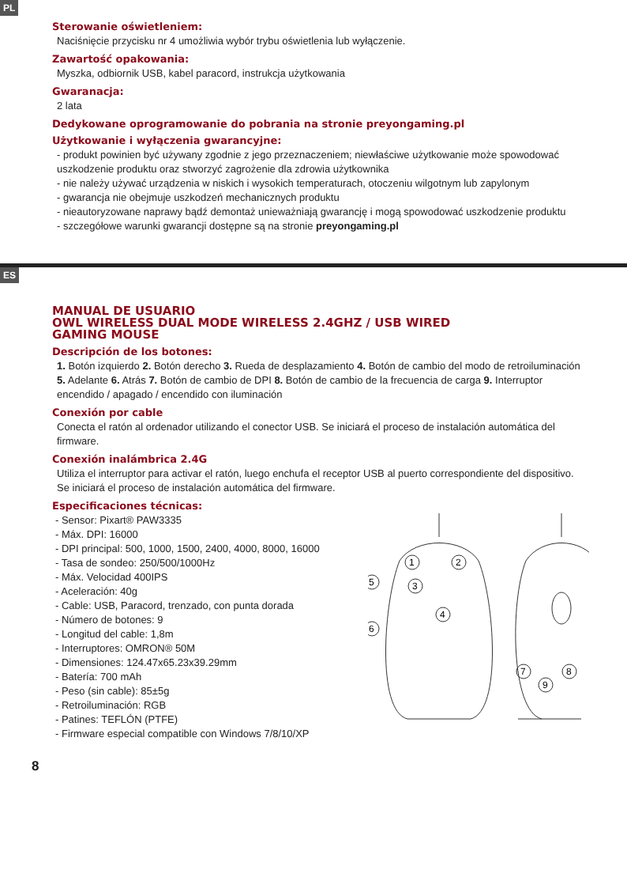PL
Sterowanie oświetleniem:
Naciśnięcie przycisku nr 4 umożliwia wybór trybu oświetlenia lub wyłączenie.
Zawartość opakowania:
Myszka, odbiornik USB, kabel paracord, instrukcja użytkowania
Gwaranacja:
2 lata
Dedykowane oprogramowanie do pobrania na stronie preyongaming.pl
Użytkowanie i wyłączenia gwarancyjne:
- produkt powinien być używany zgodnie z jego przeznaczeniem; niewłaściwe użytkowanie może spowodować uszkodzenie produktu oraz stworzyć zagrożenie dla zdrowia użytkownika
- nie należy używać urządzenia w niskich i wysokich temperaturach, otoczeniu wilgotnym lub zapylonym
- gwarancja nie obejmuje uszkodzeń mechanicznych produktu
- nieautoryzowane naprawy bądź demontaż unieważniają gwarancję i mogą spowodować uszkodzenie produktu
- szczegółowe warunki gwarancji dostępne są na stronie preyongaming.pl
ES
MANUAL DE USUARIO
OWL WIRELESS DUAL MODE WIRELESS 2.4GHZ / USB WIRED
GAMING MOUSE
Descripción de los botones:
1. Botón izquierdo 2. Botón derecho 3. Rueda de desplazamiento 4. Botón de cambio del modo de retroiluminación 5. Adelante 6. Atrás 7. Botón de cambio de DPI 8. Botón de cambio de la frecuencia de carga 9. Interruptor encendido / apagado / encendido con iluminación
Conexión por cable
Conecta el ratón al ordenador utilizando el conector USB. Se iniciará el proceso de instalación automática del firmware.
Conexión inalámbrica 2.4G
Utiliza el interruptor para activar el ratón, luego enchufa el receptor USB al puerto correspondiente del dispositivo. Se iniciará el proceso de instalación automática del firmware.
Especificaciones técnicas:
- Sensor: Pixart® PAW3335
- Máx. DPI: 16000
- DPI principal: 500, 1000, 1500, 2400, 4000, 8000, 16000
- Tasa de sondeo: 250/500/1000Hz
- Máx. Velocidad 400IPS
- Aceleración: 40g
- Cable: USB, Paracord, trenzado, con punta dorada
- Número de botones: 9
- Longitud del cable: 1,8m
- Interruptores: OMRON® 50M
- Dimensiones: 124.47x65.23x39.29mm
- Batería: 700 mAh
- Peso (sin cable): 85±5g
- Retroiluminación: RGB
- Patines: TEFLÓN (PTFE)
- Firmware especial compatible con Windows 7/8/10/XP
1
2
3
4
5
6
7
8
9
8